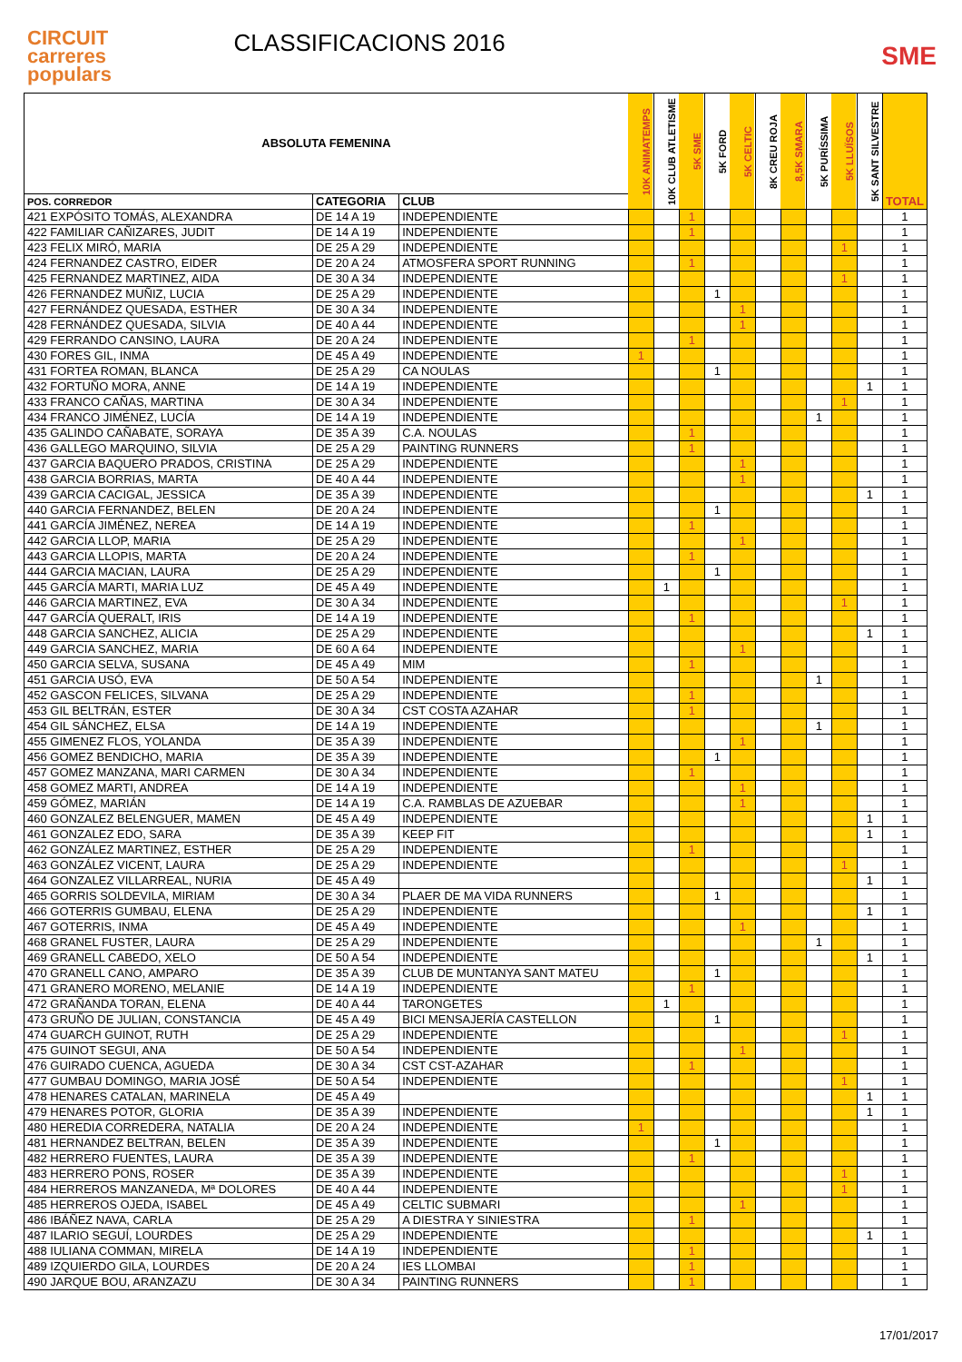CIRCUIT
carreres
populars
CLASSIFICACIONS 2016
SME
| ABSOLUTA FEMENINA | | | 10K ANIMATEMPS | 10K CLUB ATLETISME | 5K SME | 5K FORD | 5K CELTIC | 8K CREU ROJA | 8,5K SMARA | 5K PURÍSSIMA | 5K LLUÏSOS | 5K SANT SILVESTRE | TOTAL |
| --- | --- | --- | --- | --- | --- | --- | --- | --- | --- | --- | --- | --- | --- |
| POS. CORREDOR | CATEGORIA | CLUB | | | | | | | | | | | |
| 421 EXPÓSITO TOMÁS, ALEXANDRA | DE 14 A 19 | INDEPENDIENTE | | | 1 | | | | | | | | 1 |
| 422 FAMILIAR CAÑIZARES, JUDIT | DE 14 A 19 | INDEPENDIENTE | | | 1 | | | | | | | | 1 |
| 423 FELIX MIRÓ, MARIA | DE 25 A 29 | INDEPENDIENTE | | | | | | | | | 1 | | 1 |
| 424 FERNANDEZ CASTRO, EIDER | DE 20 A 24 | ATMOSFERA SPORT RUNNING | | | 1 | | | | | | | | 1 |
| 425 FERNANDEZ MARTINEZ, AIDA | DE 30 A 34 | INDEPENDIENTE | | | | | | | | | 1 | | 1 |
| 426 FERNANDEZ MUÑIZ, LUCIA | DE 25 A 29 | INDEPENDIENTE | | | | 1 | | | | | | | 1 |
| 427 FERNÁNDEZ QUESADA, ESTHER | DE 30 A 34 | INDEPENDIENTE | | | | | 1 | | | | | | 1 |
| 428 FERNÁNDEZ QUESADA, SILVIA | DE 40 A 44 | INDEPENDIENTE | | | | | 1 | | | | | | 1 |
| 429 FERRANDO CANSINO, LAURA | DE 20 A 24 | INDEPENDIENTE | | | 1 | | | | | | | | 1 |
| 430 FORES GIL, INMA | DE 45 A 49 | INDEPENDIENTE | 1 | | | | | | | | | | 1 |
| 431 FORTEA ROMAN, BLANCA | DE 25 A 29 | CA NOULAS | | | | 1 | | | | | | | 1 |
| 432 FORTUÑO MORA, ANNE | DE 14 A 19 | INDEPENDIENTE | | | | | | | | | | 1 | 1 |
| 433 FRANCO CAÑAS, MARTINA | DE 30 A 34 | INDEPENDIENTE | | | | | | | | | 1 | | 1 |
| 434 FRANCO JIMÉNEZ, LUCÍA | DE 14 A 19 | INDEPENDIENTE | | | | | | | | 1 | | | 1 |
| 435 GALINDO CAÑABATE, SORAYA | DE 35 A 39 | C.A. NOULAS | | | 1 | | | | | | | | 1 |
| 436 GALLEGO MARQUINO, SILVIA | DE 25 A 29 | PAINTING RUNNERS | | | 1 | | | | | | | | 1 |
| 437 GARCIA BAQUERO PRADOS, CRISTINA | DE 25 A 29 | INDEPENDIENTE | | | | | 1 | | | | | | 1 |
| 438 GARCIA BORRIAS, MARTA | DE 40 A 44 | INDEPENDIENTE | | | | | 1 | | | | | | 1 |
| 439 GARCIA CACIGAL, JESSICA | DE 35 A 39 | INDEPENDIENTE | | | | | | | | | | 1 | 1 |
| 440 GARCIA FERNANDEZ, BELEN | DE 20 A 24 | INDEPENDIENTE | | | | 1 | | | | | | | 1 |
| 441 GARCÍA JIMÉNEZ, NEREA | DE 14 A 19 | INDEPENDIENTE | | | 1 | | | | | | | | 1 |
| 442 GARCIA LLOP, MARIA | DE 25 A 29 | INDEPENDIENTE | | | | | 1 | | | | | | 1 |
| 443 GARCIA LLOPIS, MARTA | DE 20 A 24 | INDEPENDIENTE | | | 1 | | | | | | | | 1 |
| 444 GARCIA MACIAN, LAURA | DE 25 A 29 | INDEPENDIENTE | | | | 1 | | | | | | | 1 |
| 445 GARCÍA MARTI, MARIA LUZ | DE 45 A 49 | INDEPENDIENTE | | 1 | | | | | | | | | 1 |
| 446 GARCIA MARTINEZ, EVA | DE 30 A 34 | INDEPENDIENTE | | | | | | | | | 1 | | 1 |
| 447 GARCÍA QUERALT, IRIS | DE 14 A 19 | INDEPENDIENTE | | | 1 | | | | | | | | 1 |
| 448 GARCIA SANCHEZ, ALICIA | DE 25 A 29 | INDEPENDIENTE | | | | | | | | | | 1 | 1 |
| 449 GARCIA SANCHEZ, MARIA | DE 60 A 64 | INDEPENDIENTE | | | | | 1 | | | | | | 1 |
| 450 GARCIA SELVA, SUSANA | DE 45 A 49 | MIM | | | 1 | | | | | | | | 1 |
| 451 GARCIA USÓ, EVA | DE 50 A 54 | INDEPENDIENTE | | | | | | | | 1 | | | 1 |
| 452 GASCON FELICES, SILVANA | DE 25 A 29 | INDEPENDIENTE | | | 1 | | | | | | | | 1 |
| 453 GIL BELTRÁN, ESTER | DE 30 A 34 | CST COSTA AZAHAR | | | 1 | | | | | | | | 1 |
| 454 GIL SÁNCHEZ, ELSA | DE 14 A 19 | INDEPENDIENTE | | | | | | | | 1 | | | 1 |
| 455 GIMENEZ FLOS, YOLANDA | DE 35 A 39 | INDEPENDIENTE | | | | | 1 | | | | | | 1 |
| 456 GOMEZ BENDICHO, MARIA | DE 35 A 39 | INDEPENDIENTE | | | | 1 | | | | | | | 1 |
| 457 GOMEZ MANZANA, MARI CARMEN | DE 30 A 34 | INDEPENDIENTE | | | 1 | | | | | | | | 1 |
| 458 GOMEZ MARTI, ANDREA | DE 14 A 19 | INDEPENDIENTE | | | | | 1 | | | | | | 1 |
| 459 GÓMEZ, MARIÁN | DE 14 A 19 | C.A. RAMBLAS DE AZUEBAR | | | | | 1 | | | | | | 1 |
| 460 GONZALEZ BELENGUER, MAMEN | DE 45 A 49 | INDEPENDIENTE | | | | | | | | | | 1 | 1 |
| 461 GONZALEZ EDO, SARA | DE 35 A 39 | KEEP FIT | | | | | | | | | | 1 | 1 |
| 462 GONZÁLEZ MARTINEZ, ESTHER | DE 25 A 29 | INDEPENDIENTE | | | 1 | | | | | | | | 1 |
| 463 GONZÁLEZ VICENT, LAURA | DE 25 A 29 | INDEPENDIENTE | | | | | | | | | 1 | | 1 |
| 464 GONZALEZ VILLARREAL, NURIA | DE 45 A 49 | | | | | | | | | | | 1 | 1 |
| 465 GORRIS SOLDEVILA, MIRIAM | DE 30 A 34 | PLAER DE MA VIDA RUNNERS | | | | 1 | | | | | | | 1 |
| 466 GOTERRIS GUMBAU, ELENA | DE 25 A 29 | INDEPENDIENTE | | | | | | | | | | 1 | 1 |
| 467 GOTERRIS, INMA | DE 45 A 49 | INDEPENDIENTE | | | | | 1 | | | | | | 1 |
| 468 GRANEL FUSTER, LAURA | DE 25 A 29 | INDEPENDIENTE | | | | | | | | 1 | | | 1 |
| 469 GRANELL CABEDO, XELO | DE 50 A 54 | INDEPENDIENTE | | | | | | | | | | 1 | 1 |
| 470 GRANELL CANO, AMPARO | DE 35 A 39 | CLUB DE MUNTANYA SANT MATEU | | | | 1 | | | | | | | 1 |
| 471 GRANERO MORENO, MELANIE | DE 14 A 19 | INDEPENDIENTE | | | 1 | | | | | | | | 1 |
| 472 GRAÑANDA TORAN, ELENA | DE 40 A 44 | TARONGETES | | 1 | | | | | | | | | 1 |
| 473 GRUÑO DE JULIAN, CONSTANCIA | DE 45 A 49 | BICI MENSAJERÍA CASTELLON | | | | 1 | | | | | | | 1 |
| 474 GUARCH GUINOT, RUTH | DE 25 A 29 | INDEPENDIENTE | | | | | | | | | 1 | | 1 |
| 475 GUINOT SEGUI, ANA | DE 50 A 54 | INDEPENDIENTE | | | | | 1 | | | | | | 1 |
| 476 GUIRADO CUENCA, AGUEDA | DE 30 A 34 | CST CST-AZAHAR | | | 1 | | | | | | | | 1 |
| 477 GUMBAU DOMINGO, MARIA JOSÉ | DE 50 A 54 | INDEPENDIENTE | | | | | | | | | 1 | | 1 |
| 478 HENARES CATALAN, MARINELA | DE 45 A 49 | | | | | | | | | | | 1 | 1 |
| 479 HENARES POTOR, GLORIA | DE 35 A 39 | INDEPENDIENTE | | | | | | | | | | 1 | 1 |
| 480 HEREDIA CORREDERA, NATALIA | DE 20 A 24 | INDEPENDIENTE | 1 | | | | | | | | | | 1 |
| 481 HERNANDEZ BELTRAN, BELEN | DE 35 A 39 | INDEPENDIENTE | | | | 1 | | | | | | | 1 |
| 482 HERRERO FUENTES, LAURA | DE 35 A 39 | INDEPENDIENTE | | | 1 | | | | | | | | 1 |
| 483 HERRERO PONS, ROSER | DE 35 A 39 | INDEPENDIENTE | | | | | | | | | 1 | | 1 |
| 484 HERREROS MANZANEDA, Mª DOLORES | DE 40 A 44 | INDEPENDIENTE | | | | | | | | | 1 | | 1 |
| 485 HERREROS OJEDA, ISABEL | DE 45 A 49 | CELTIC SUBMARI | | | | | 1 | | | | | | 1 |
| 486 IBÁÑEZ NAVA, CARLA | DE 25 A 29 | A DIESTRA Y SINIESTRA | | | 1 | | | | | | | | 1 |
| 487 ILARIO SEGUÍ, LOURDES | DE 25 A 29 | INDEPENDIENTE | | | | | | | | | | 1 | 1 |
| 488 IULIANA COMMAN, MIRELA | DE 14 A 19 | INDEPENDIENTE | | | 1 | | | | | | | | 1 |
| 489 IZQUIERDO GILA, LOURDES | DE 20 A 24 | IES LLOMBAI | | | 1 | | | | | | | | 1 |
| 490 JARQUE BOU, ARANZAZU | DE 30 A 34 | PAINTING RUNNERS | | | 1 | | | | | | | | 1 |
17/01/2017